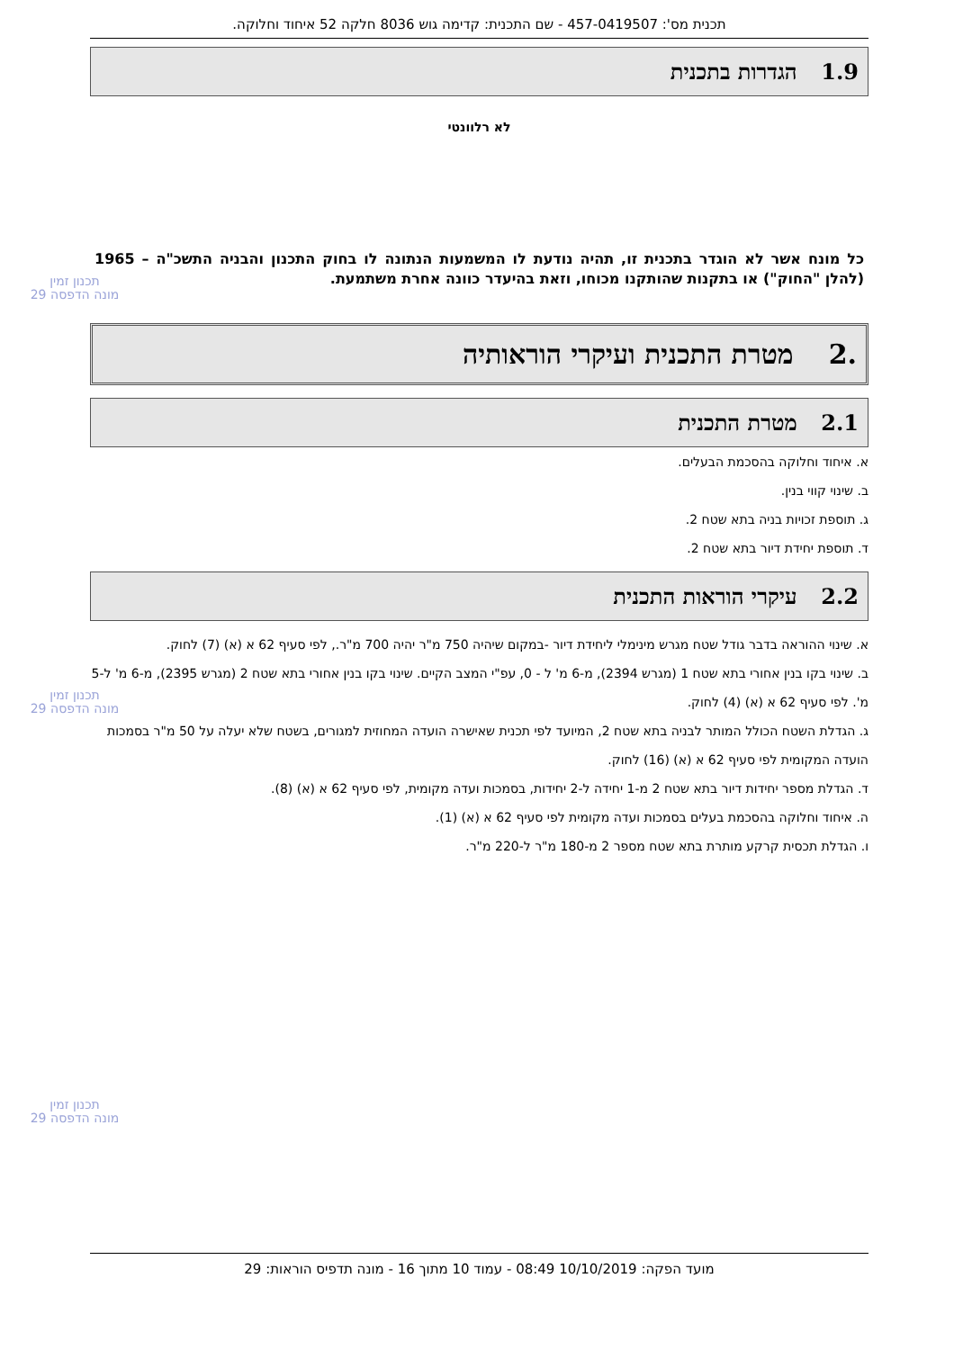תכנית מס': 457-0419507 - שם התכנית: קדימה גוש 8036 חלקה 52 איחוד וחלוקה.
1.9 הגדרות בתכנית
לא רלוונטי
כל מונח אשר לא הוגדר בתכנית זו, תהיה נודעת לו המשמעות הנתונה לו בחוק התכנון והבניה התשכ"ה – 1965 (להלן "החוק") או בתקנות שהותקנו מכוחו, וזאת בהיעדר כוונה אחרת משתמעת.
.2 מטרת התכנית ועיקרי הוראותיה
2.1 מטרת התכנית
א. איחוד וחלוקה בהסכמת הבעלים.
ב. שינוי קווי בנין.
ג. תוספת זכויות בניה בתא שטח 2.
ד. תוספת יחידת דיור בתא שטח 2.
2.2 עיקרי הוראות התכנית
א. שינוי ההוראה בדבר גודל שטח מגרש מינימלי ליחידת דיור -במקום שיהיה 750 מ"ר יהיה 700 מ"ר., לפי סעיף 62 א (א) (7) לחוק.
ב. שינוי בקו בנין אחורי בתא שטח 1 (מגרש 2394), מ-6 מ' ל - 0, עפ"י המצב הקיים. שינוי בקו בנין אחורי בתא שטח 2 (מגרש 2395), מ-6 מ' ל-5 מ'. לפי סעיף 62 א (א) (4) לחוק.
ג. הגדלת השטח הכולל המותר לבניה בתא שטח 2, המיועד לפי תכנית שאישרה הועדה המחוזית למגורים, בשטח שלא יעלה על 50 מ"ר בסמכות הועדה המקומית לפי סעיף 62 א (א) (16) לחוק.
ד. הגדלת מספר יחידות דיור בתא שטח 2 מ-1 יחידה ל-2 יחידות, בסמכות ועדה מקומית, לפי סעיף 62 א (א) (8).
ה. איחוד וחלוקה בהסכמת בעלים בסמכות ועדה מקומית לפי סעיף 62 א (א) (1).
ו. הגדלת תכסית קרקע מותרת בתא שטח מספר 2 מ-180 מ"ר ל-220 מ"ר.
תכנון זמין
מונה הדפסה 29
תכנון זמין
מונה הדפסה 29
תכנון זמין
מונה הדפסה 29
מועד הפקה: 10/10/2019 08:49 - עמוד 10 מתוך 16 - מונה תדפיס הוראות: 29